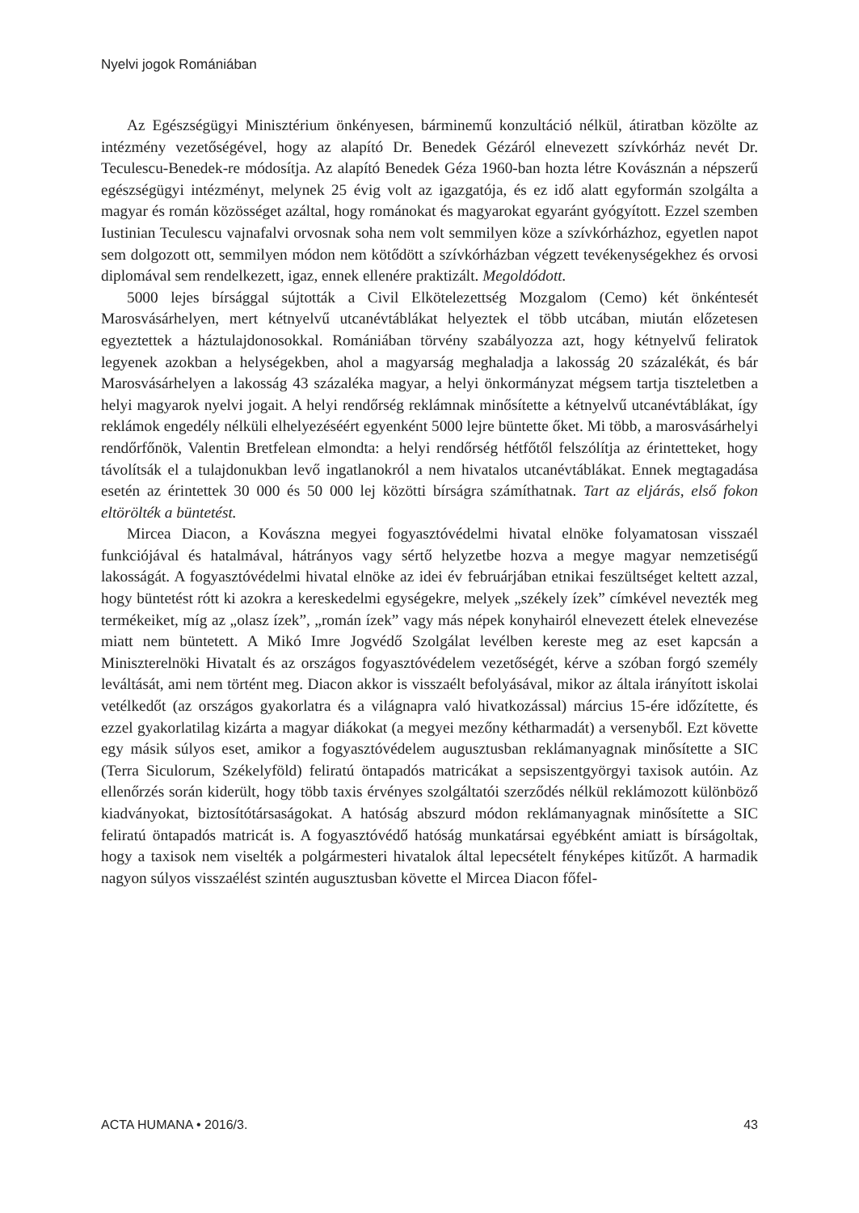Nyelvi jogok Romániában
Az Egészségügyi Minisztérium önkényesen, bárminemű konzultáció nélkül, átiratban közölte az intézmény vezetőségével, hogy az alapító Dr. Benedek Gézáról elnevezett szívkórház nevét Dr. Teculescu-Benedek-re módosítja. Az alapító Benedek Géza 1960-ban hozta létre Kovásznán a népszerű egészségügyi intézményt, melynek 25 évig volt az igazgatója, és ez idő alatt egyformán szolgálta a magyar és román közösséget azáltal, hogy románokat és magyarokat egyaránt gyógyított. Ezzel szemben Iustinian Teculescu vajnafalvi orvosnak soha nem volt semmilyen köze a szívkórházhoz, egyetlen napot sem dolgozott ott, semmilyen módon nem kötődött a szívkórházban végzett tevékenységekhez és orvosi diplomával sem rendelkezett, igaz, ennek ellenére praktizált. Megoldódott.
5000 lejes bírsággal sújtották a Civil Elkötelezettség Mozgalom (Cemo) két önkéntesét Marosvásárhelyen, mert kétnyelvű utcanévtáblákat helyeztek el több utcában, miután előzetesen egyeztettek a háztulajdonosokkal. Romániában törvény szabályozza azt, hogy kétnyelvű feliratok legyenek azokban a helységekben, ahol a magyarság meghaladja a lakosság 20 százalékát, és bár Marosvásárhelyen a lakosság 43 százaléka magyar, a helyi önkormányzat mégsem tartja tiszteletben a helyi magyarok nyelvi jogait. A helyi rendőrség reklámnak minősítette a kétnyelvű utcanévtáblákat, így reklámok engedély nélküli elhelyezéséért egyenként 5000 lejre büntette őket. Mi több, a marosvásárhelyi rendőrfőnök, Valentin Bretfelean elmondta: a helyi rendőrség hétfőtől felszólítja az érintetteket, hogy távolítsák el a tulajdonukban levő ingatlanokról a nem hivatalos utcanévtáblákat. Ennek megtagadása esetén az érintettek 30 000 és 50 000 lej közötti bírságra számíthatnak. Tart az eljárás, első fokon eltörölték a büntetést.
Mircea Diacon, a Kovászna megyei fogyasztóvédelmi hivatal elnöke folyamatosan visszaél funkciójával és hatalmával, hátrányos vagy sértő helyzetbe hozva a megye magyar nemzetiségű lakosságát. A fogyasztóvédelmi hivatal elnöke az idei év februárjában etnikai feszültséget keltett azzal, hogy büntetést rótt ki azokra a kereskedelmi egységekre, melyek „székely ízek” címkével nevezték meg termékeiket, míg az „olasz ízek”, „román ízek” vagy más népek konyhairól elnevezett ételek elnevezése miatt nem büntetett. A Mikó Imre Jogvédő Szolgálat levélben kereste meg az eset kapcsán a Miniszterelnöki Hivatalt és az országos fogyasztóvédelem vezetőségét, kérve a szóban forgó személy leváltását, ami nem történt meg. Diacon akkor is visszaélt befolyásával, mikor az általa irányított iskolai vetélkedőt (az országos gyakorlatra és a világnapra való hivatkozással) március 15-ére időzítette, és ezzel gyakorlatilag kizárta a magyar diákokat (a megyei mezőny kétharmadát) a versenyből. Ezt követte egy másik súlyos eset, amikor a fogyasztóvédelem augusztusban reklámanyagnak minősítette a SIC (Terra Siculorum, Székelyföld) feliratú öntapadós matricákat a sepsiszentgyörgyi taxisok autóin. Az ellenőrzés során kiderült, hogy több taxis érvényes szolgáltatói szerződés nélkül reklámozott különböző kiadványokat, biztosítótársaságokat. A hatóság abszurd módon reklámanyagnak minősítette a SIC feliratú öntapadós matricát is. A fogyasztóvédő hatóság munkatársai egyébként amiatt is bírságoltak, hogy a taxisok nem viselték a polgármesteri hivatalok által lepecsételt fényképes kitűzőt. A harmadik nagyon súlyos visszaélést szintén augusztusban követte el Mircea Diacon főfel-
ACTA HUMANA • 2016/3. 43